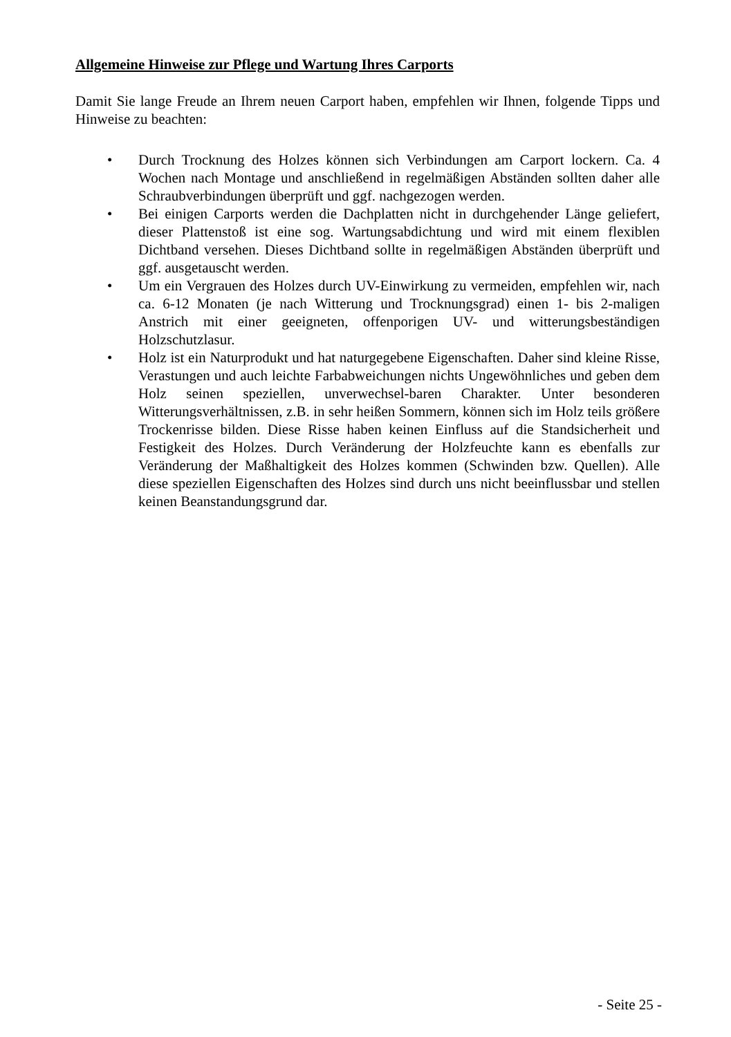Allgemeine Hinweise zur Pflege und Wartung Ihres Carports
Damit Sie lange Freude an Ihrem neuen Carport haben, empfehlen wir Ihnen, folgende Tipps und Hinweise zu beachten:
• Durch Trocknung des Holzes können sich Verbindungen am Carport lockern. Ca. 4 Wochen nach Montage und anschließend in regelmäßigen Abständen sollten daher alle Schraubverbindungen überprüft und ggf. nachgezogen werden.
• Bei einigen Carports werden die Dachplatten nicht in durchgehender Länge geliefert, dieser Plattenstoß ist eine sog. Wartungsabdichtung und wird mit einem flexiblen Dichtband versehen. Dieses Dichtband sollte in regelmäßigen Abständen überprüft und ggf. ausgetauscht werden.
• Um ein Vergrauen des Holzes durch UV-Einwirkung zu vermeiden, empfehlen wir, nach ca. 6-12 Monaten (je nach Witterung und Trocknungsgrad) einen 1- bis 2-maligen Anstrich mit einer geeigneten, offenporigen UV- und witterungsbeständigen Holzschutzlasur.
• Holz ist ein Naturprodukt und hat naturgegebene Eigenschaften. Daher sind kleine Risse, Verastungen und auch leichte Farbabweichungen nichts Ungewöhnliches und geben dem Holz seinen speziellen, unverwechsel-baren Charakter. Unter besonderen Witterungsverhältnissen, z.B. in sehr heißen Sommern, können sich im Holz teils größere Trockenrisse bilden. Diese Risse haben keinen Einfluss auf die Standsicherheit und Festigkeit des Holzes. Durch Veränderung der Holzfeuchte kann es ebenfalls zur Veränderung der Maßhaltigkeit des Holzes kommen (Schwinden bzw. Quellen). Alle diese speziellen Eigenschaften des Holzes sind durch uns nicht beeinflussbar und stellen keinen Beanstandungsgrund dar.
- Seite 25 -